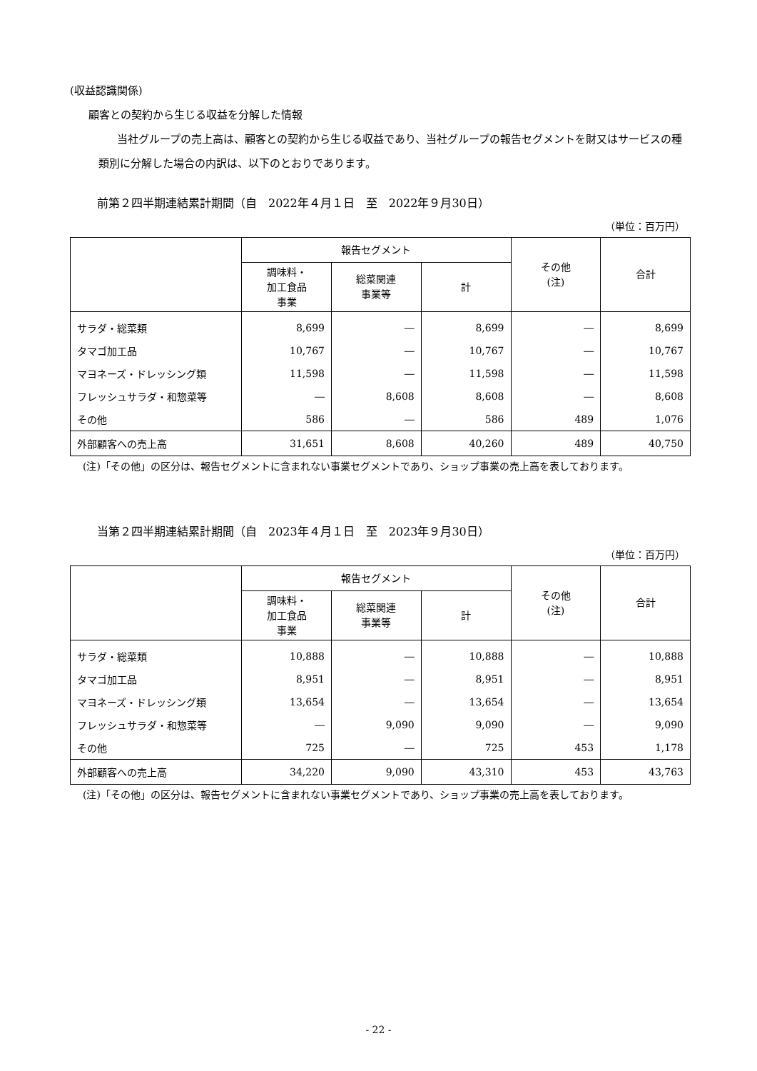(収益認識関係)
顧客との契約から生じる収益を分解した情報
当社グループの売上高は、顧客との契約から生じる収益であり、当社グループの報告セグメントを財又はサービスの種類別に分解した場合の内訳は、以下のとおりであります。
前第２四半期連結累計期間（自　2022年４月１日　至　2022年９月30日）
（単位：百万円）
| | 報告セグメント | | | その他 (注) | 合計 |
| --- | --- | --- | --- | --- | --- |
| | 調味料・ 加工食品 事業 | 総菜関連 事業等 | 計 | | |
| サラダ・総菜類 | 8,699 | ― | 8,699 | ― | 8,699 |
| タマゴ加工品 | 10,767 | ― | 10,767 | ― | 10,767 |
| マヨネーズ・ドレッシング類 | 11,598 | ― | 11,598 | ― | 11,598 |
| フレッシュサラダ・和惣菜等 | ― | 8,608 | 8,608 | ― | 8,608 |
| その他 | 586 | ― | 586 | 489 | 1,076 |
| 外部顧客への売上高 | 31,651 | 8,608 | 40,260 | 489 | 40,750 |
(注)「その他」の区分は、報告セグメントに含まれない事業セグメントであり、ショップ事業の売上高を表しております。
当第２四半期連結累計期間（自　2023年４月１日　至　2023年９月30日）
（単位：百万円）
| | 報告セグメント | | | その他 (注) | 合計 |
| --- | --- | --- | --- | --- | --- |
| | 調味料・ 加工食品 事業 | 総菜関連 事業等 | 計 | | |
| サラダ・総菜類 | 10,888 | ― | 10,888 | ― | 10,888 |
| タマゴ加工品 | 8,951 | ― | 8,951 | ― | 8,951 |
| マヨネーズ・ドレッシング類 | 13,654 | ― | 13,654 | ― | 13,654 |
| フレッシュサラダ・和惣菜等 | ― | 9,090 | 9,090 | ― | 9,090 |
| その他 | 725 | ― | 725 | 453 | 1,178 |
| 外部顧客への売上高 | 34,220 | 9,090 | 43,310 | 453 | 43,763 |
(注)「その他」の区分は、報告セグメントに含まれない事業セグメントであり、ショップ事業の売上高を表しております。
- 22 -